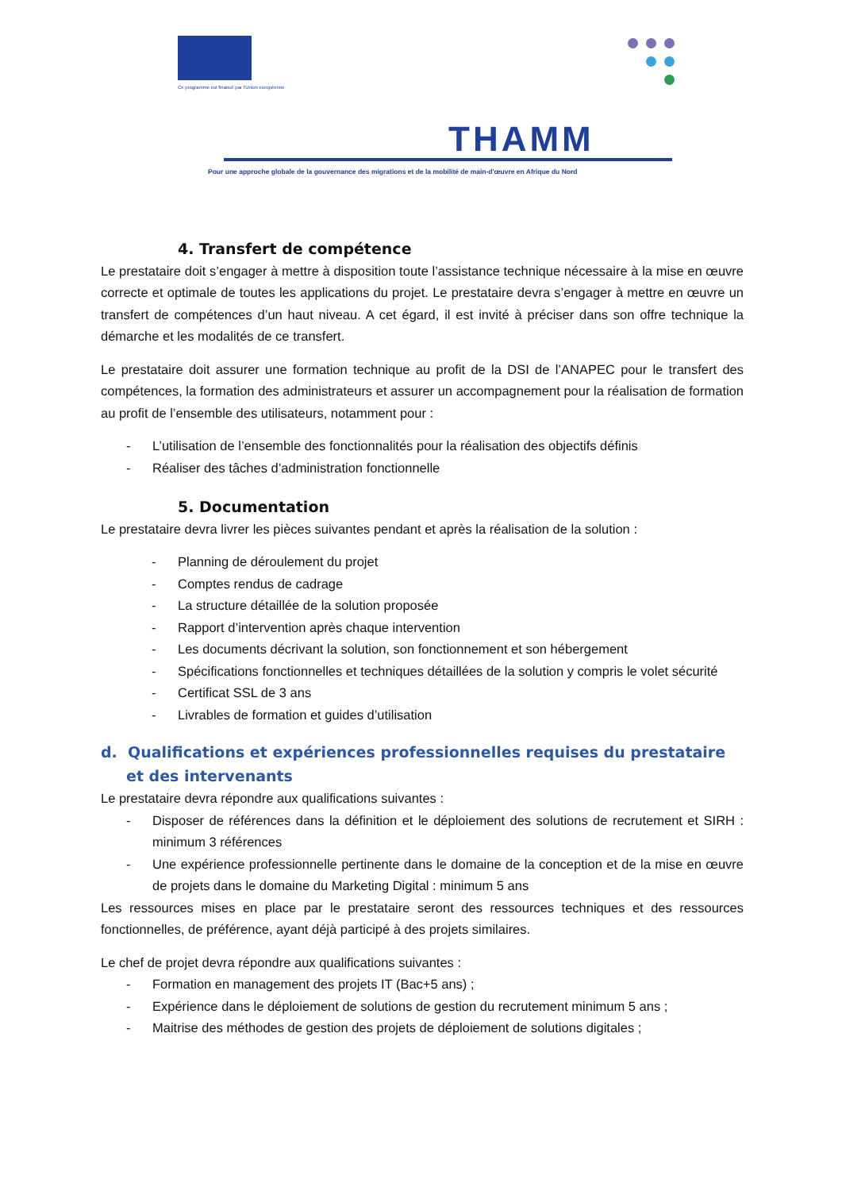Ce programme est financé par l'Union européenne
THAMM
Pour une approche globale de la gouvernance des migrations et de la mobilité de main-d'œuvre en Afrique du Nord
4. Transfert de compétence
Le prestataire doit s’engager à mettre à disposition toute l’assistance technique nécessaire à la mise en œuvre correcte et optimale de toutes les applications du projet. Le prestataire devra s’engager à mettre en œuvre un transfert de compétences d’un haut niveau. A cet égard, il est invité à préciser dans son offre technique la démarche et les modalités de ce transfert.
Le prestataire doit assurer une formation technique au profit de la DSI de l’ANAPEC pour le transfert des compétences, la formation des administrateurs et assurer un accompagnement pour la réalisation de formation au profit de l’ensemble des utilisateurs, notamment pour :
- L’utilisation de l’ensemble des fonctionnalités pour la réalisation des objectifs définis
- Réaliser des tâches d’administration fonctionnelle
5. Documentation
Le prestataire devra livrer les pièces suivantes pendant et après la réalisation de la solution :
- Planning de déroulement du projet
- Comptes rendus de cadrage
- La structure détaillée de la solution proposée
- Rapport d’intervention après chaque intervention
- Les documents décrivant la solution, son fonctionnement et son hébergement
- Spécifications fonctionnelles et techniques détaillées de la solution y compris le volet sécurité
- Certificat SSL de 3 ans
- Livrables de formation et guides d’utilisation
d. Qualifications et expériences professionnelles requises du prestataire et des intervenants
Le prestataire devra répondre aux qualifications suivantes :
- Disposer de références dans la définition et le déploiement des solutions de recrutement et SIRH : minimum 3 références
- Une expérience professionnelle pertinente dans le domaine de la conception et de la mise en œuvre de projets dans le domaine du Marketing Digital : minimum 5 ans
Les ressources mises en place par le prestataire seront des ressources techniques et des ressources fonctionnelles, de préférence, ayant déjà participé à des projets similaires.
Le chef de projet devra répondre aux qualifications suivantes :
- Formation en management des projets IT (Bac+5 ans) ;
- Expérience dans le déploiement de solutions de gestion du recrutement minimum 5 ans ;
- Maitrise des méthodes de gestion des projets de déploiement de solutions digitales ;